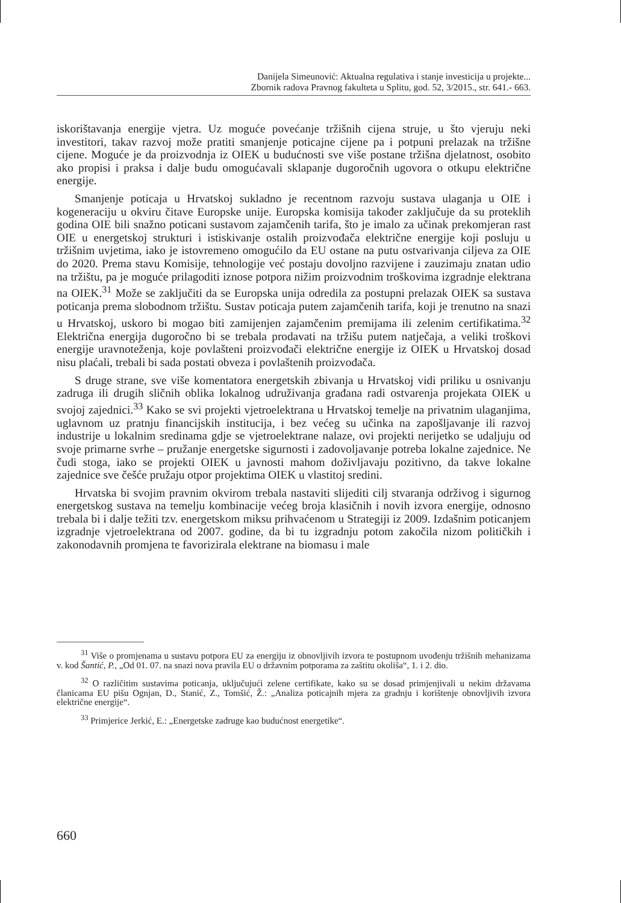Danijela Simeunović: Aktualna regulativa i stanje investicija u projekte...
Zbornik radova Pravnog fakulteta u Splitu, god. 52, 3/2015., str. 641.- 663.
iskorištavanja energije vjetra. Uz moguće povećanje tržišnih cijena struje, u što vjeruju neki investitori, takav razvoj može pratiti smanjenje poticajne cijene pa i potpuni prelazak na tržišne cijene. Moguće je da proizvodnja iz OIEK u budućnosti sve više postane tržišna djelatnost, osobito ako propisi i praksa i dalje budu omogućavali sklapanje dugoročnih ugovora o otkupu električne energije.
Smanjenje poticaja u Hrvatskoj sukladno je recentnom razvoju sustava ulaganja u OIE i kogeneraciju u okviru čitave Europske unije. Europska komisija također zaključuje da su proteklih godina OIE bili snažno poticani sustavom zajamčenih tarifa, što je imalo za učinak prekomjeran rast OIE u energetskoj strukturi i istiskivanje ostalih proizvođača električne energije koji posluju u tržišnim uvjetima, iako je istovremeno omogućilo da EU ostane na putu ostvarivanja ciljeva za OIE do 2020. Prema stavu Komisije, tehnologije već postaju dovoljno razvijene i zauzimaju znatan udio na tržištu, pa je moguće prilagoditi iznose potpora nižim proizvodnim troškovima izgradnje elektrana na OIEK.<sup>31</sup> Može se zaključiti da se Europska unija odredila za postupni prelazak OIEK sa sustava poticanja prema slobodnom tržištu. Sustav poticaja putem zajamčenih tarifa, koji je trenutno na snazi u Hrvatskoj, uskoro bi mogao biti zamijenjen zajamčenim premijama ili zelenim certifikatima.<sup>32</sup> Električna energija dugoročno bi se trebala prodavati na tržišu putem natječaja, a veliki troškovi energije uravnoteženja, koje povlašteni proizvođači električne energije iz OIEK u Hrvatskoj dosad nisu plaćali, trebali bi sada postati obveza i povlaštenih proizvođača.
S druge strane, sve više komentatora energetskih zbivanja u Hrvatskoj vidi priliku u osnivanju zadruga ili drugih sličnih oblika lokalnog udruživanja građana radi ostvarenja projekata OIEK u svojoj zajednici.<sup>33</sup> Kako se svi projekti vjetroelektrana u Hrvatskoj temelje na privatnim ulaganjima, uglavnom uz pratnju financijskih institucija, i bez većeg su učinka na zapošljavanje ili razvoj industrije u lokalnim sredinama gdje se vjetroelektrane nalaze, ovi projekti nerijetko se udaljuju od svoje primarne svrhe – pružanje energetske sigurnosti i zadovoljavanje potreba lokalne zajednice. Ne čudi stoga, iako se projekti OIEK u javnosti mahom doživljavaju pozitivno, da takve lokalne zajednice sve češće pružaju otpor projektima OIEK u vlastitoj sredini.
Hrvatska bi svojim pravnim okvirom trebala nastaviti slijediti cilj stvaranja održivog i sigurnog energetskog sustava na temelju kombinacije većeg broja klasičnih i novih izvora energije, odnosno trebala bi i dalje težiti tzv. energetskom miksu prihvaćenom u Strategiji iz 2009. Izdašnim poticanjem izgradnje vjetroelektrana od 2007. godine, da bi tu izgradnju potom zakočila nizom političkih i zakonodavnih promjena te favorizirala elektrane na biomasu i male
<sup>31</sup> Više o promjenama u sustavu potpora EU za energiju iz obnovljivih izvora te postupnom uvođenju tržišnih mehanizama v. kod Šantić, P., „Od 01. 07. na snazi nova pravila EU o državnim potporama za zaštitu okoliša“, 1. i 2. dio.
<sup>32</sup> O različitim sustavima poticanja, uključujući zelene certifikate, kako su se dosad primjenjivali u nekim državama članicama EU pišu Ognjan, D., Stanić, Z., Tomšić, Ž.: „Analiza poticajnih mjera za gradnju i korištenje obnovljivih izvora električne energije“.
<sup>33</sup> Primjerice Jerkić, E.: „Energetske zadruge kao budućnost energetike“.
660